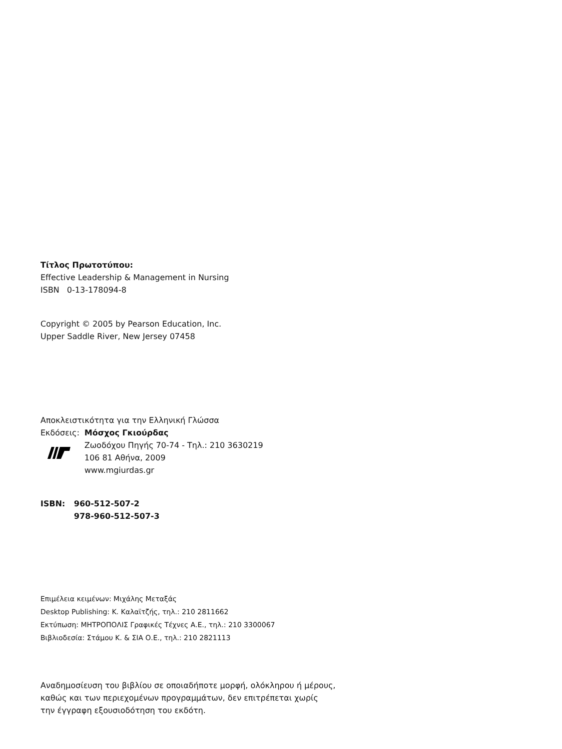Τίτλος Πρωτοτύπου:
Effective Leadership & Management in Nursing
ISBN 0-13-178094-8
Copyright © 2005 by Pearson Education, Inc.
Upper Saddle River, New Jersey 07458
Αποκλειστικότητα για την Ελληνική Γλώσσα
Εκδόσεις:
Μόσχος Γκιούρδας
Ζωοδόχου Πηγής 70-74 - Τηλ.: 210 3630219
106 81 Αθήνα, 2009
www.mgiurdas.gr
ISBN: 960-512-507-2
978-960-512-507-3
Επιμέλεια κειμένων: Μιχάλης Μεταξάς
Desktop Publishing: Κ. Καλαϊτζής, τηλ.: 210 2811662
Εκτύπωση: ΜΗΤΡΟΠΟΛΙΣ Γραφικές Τέχνες Α.Ε., τηλ.: 210 3300067
Βιβλιοδεσία: Στάμου Κ. & ΣΙΑ Ο.Ε., τηλ.: 210 2821113
Αναδημοσίευση του βιβλίου σε οποιαδήποτε μορφή, ολόκληρου ή μέρους,
καθώς και των περιεχομένων προγραμμάτων, δεν επιτρέπεται χωρίς
την έγγραφη εξουσιοδότηση του εκδότη.